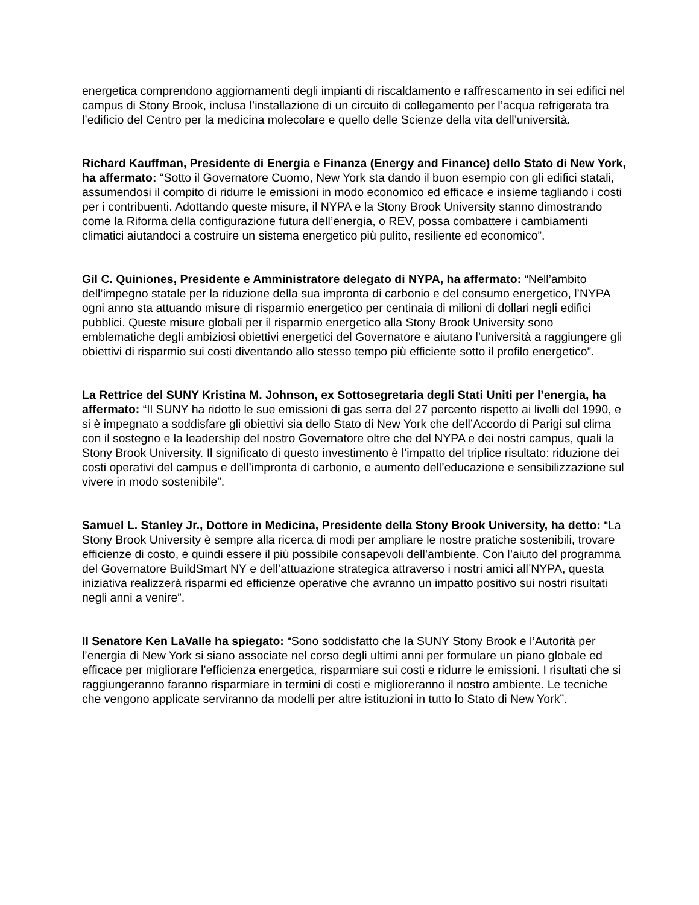energetica comprendono aggiornamenti degli impianti di riscaldamento e raffrescamento in sei edifici nel campus di Stony Brook, inclusa l’installazione di un circuito di collegamento per l’acqua refrigerata tra l’edificio del Centro per la medicina molecolare e quello delle Scienze della vita dell’università.
Richard Kauffman, Presidente di Energia e Finanza (Energy and Finance) dello Stato di New York, ha affermato: “Sotto il Governatore Cuomo, New York sta dando il buon esempio con gli edifici statali, assumendosi il compito di ridurre le emissioni in modo economico ed efficace e insieme tagliando i costi per i contribuenti. Adottando queste misure, il NYPA e la Stony Brook University stanno dimostrando come la Riforma della configurazione futura dell’energia, o REV, possa combattere i cambiamenti climatici aiutandoci a costruire un sistema energetico più pulito, resiliente ed economico”.
Gil C. Quiniones, Presidente e Amministratore delegato di NYPA, ha affermato: “Nell’ambito dell’impegno statale per la riduzione della sua impronta di carbonio e del consumo energetico, l’NYPA ogni anno sta attuando misure di risparmio energetico per centinaia di milioni di dollari negli edifici pubblici. Queste misure globali per il risparmio energetico alla Stony Brook University sono emblematiche degli ambiziosi obiettivi energetici del Governatore e aiutano l’università a raggiungere gli obiettivi di risparmio sui costi diventando allo stesso tempo più efficiente sotto il profilo energetico”.
La Rettrice del SUNY Kristina M. Johnson, ex Sottosegretaria degli Stati Uniti per l’energia, ha affermato: “Il SUNY ha ridotto le sue emissioni di gas serra del 27 percento rispetto ai livelli del 1990, e si è impegnato a soddisfare gli obiettivi sia dello Stato di New York che dell’Accordo di Parigi sul clima con il sostegno e la leadership del nostro Governatore oltre che del NYPA e dei nostri campus, quali la Stony Brook University. Il significato di questo investimento è l’impatto del triplice risultato: riduzione dei costi operativi del campus e dell’impronta di carbonio, e aumento dell’educazione e sensibilizzazione sul vivere in modo sostenibile”.
Samuel L. Stanley Jr., Dottore in Medicina, Presidente della Stony Brook University, ha detto: “La Stony Brook University è sempre alla ricerca di modi per ampliare le nostre pratiche sostenibili, trovare efficienze di costo, e quindi essere il più possibile consapevoli dell’ambiente. Con l’aiuto del programma del Governatore BuildSmart NY e dell’attuazione strategica attraverso i nostri amici all’NYPA, questa iniziativa realizzerà risparmi ed efficienze operative che avranno un impatto positivo sui nostri risultati negli anni a venire”.
Il Senatore Ken LaValle ha spiegato: “Sono soddisfatto che la SUNY Stony Brook e l’Autorità per l’energia di New York si siano associate nel corso degli ultimi anni per formulare un piano globale ed efficace per migliorare l’efficienza energetica, risparmiare sui costi e ridurre le emissioni. I risultati che si raggiungeranno faranno risparmiare in termini di costi e miglioreranno il nostro ambiente. Le tecniche che vengono applicate serviranno da modelli per altre istituzioni in tutto lo Stato di New York”.